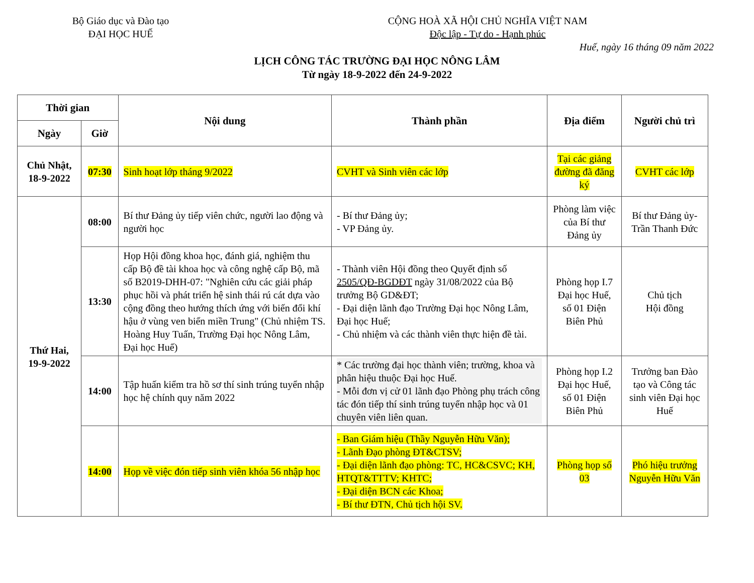Bộ Giáo dục và Đào tạo
ĐẠI HỌC HUẾ
CỘNG HOÀ XÃ HỘI CHỦ NGHĨA VIỆT NAM
Độc lập - Tự do - Hạnh phúc
Huế, ngày 16 tháng 09 năm 2022
LỊCH CÔNG TÁC TRƯỜNG ĐẠI HỌC NÔNG LÂM
Từ ngày 18-9-2022 đến 24-9-2022
| Thời gian | | Nội dung | Thành phần | Địa điểm | Người chủ trì |
| --- | --- | --- | --- | --- | --- |
| Ngày | Giờ | | | | |
| Chủ Nhật, 18-9-2022 | 07:30 | Sinh hoạt lớp tháng 9/2022 | CVHT và Sinh viên các lớp | Tại các giảng đường đã đăng ký | CVHT các lớp |
| Thứ Hai, 19-9-2022 | 08:00 | Bí thư Đảng ủy tiếp viên chức, người lao động và người học | - Bí thư Đảng ủy; - VP Đảng ủy. | Phòng làm việc của Bí thư Đảng ủy | Bí thư Đảng ủy-Trần Thanh Đức |
| | 13:30 | Họp Hội đồng khoa học, đánh giá, nghiệm thu cấp Bộ đề tài khoa học và công nghệ cấp Bộ, mã số B2019-DHH-07: "Nghiên cứu các giải pháp phục hồi và phát triển hệ sinh thái rú cát dựa vào cộng đồng theo hướng thích ứng với biến đổi khí hậu ở vùng ven biển miền Trung" (Chủ nhiệm TS. Hoàng Huy Tuấn, Trường Đại học Nông Lâm, Đại học Huế) | - Thành viên Hội đồng theo Quyết định số 2505/QĐ-BGDĐT ngày 31/08/2022 của Bộ trưởng Bộ GD&ĐT; - Đại diện lãnh đạo Trường Đại học Nông Lâm, Đại học Huế; - Chủ nhiệm và các thành viên thực hiện đề tài. | Phòng họp I.7 Đại học Huế, số 01 Điện Biên Phủ | Chủ tịch Hội đồng |
| | 14:00 | Tập huấn kiểm tra hồ sơ thí sinh trúng tuyển nhập học hệ chính quy năm 2022 | * Các trường đại học thành viên; trường, khoa và phân hiệu thuộc Đại học Huế. - Mỗi đơn vị cử 01 lãnh đạo Phòng phụ trách công tác đón tiếp thí sinh trúng tuyển nhập học và 01 chuyên viên liên quan. | Phòng họp I.2 Đại học Huế, số 01 Điện Biên Phủ | Trưởng ban Đào tạo và Công tác sinh viên Đại học Huế |
| | 14:00 | Họp về việc đón tiếp sinh viên khóa 56 nhập học | - Ban Giám hiệu (Thầy Nguyễn Hữu Văn); - Lãnh Đạo phòng ĐT&CTSV; - Đại diện lãnh đạo phòng: TC, HC&CSVC; KH, HTQT&TTTV; KHTC; - Đại diện BCN các Khoa; - Bí thư ĐTN, Chủ tịch hội SV. | Phòng họp số 03 | Phó hiệu trưởng Nguyễn Hữu Văn |